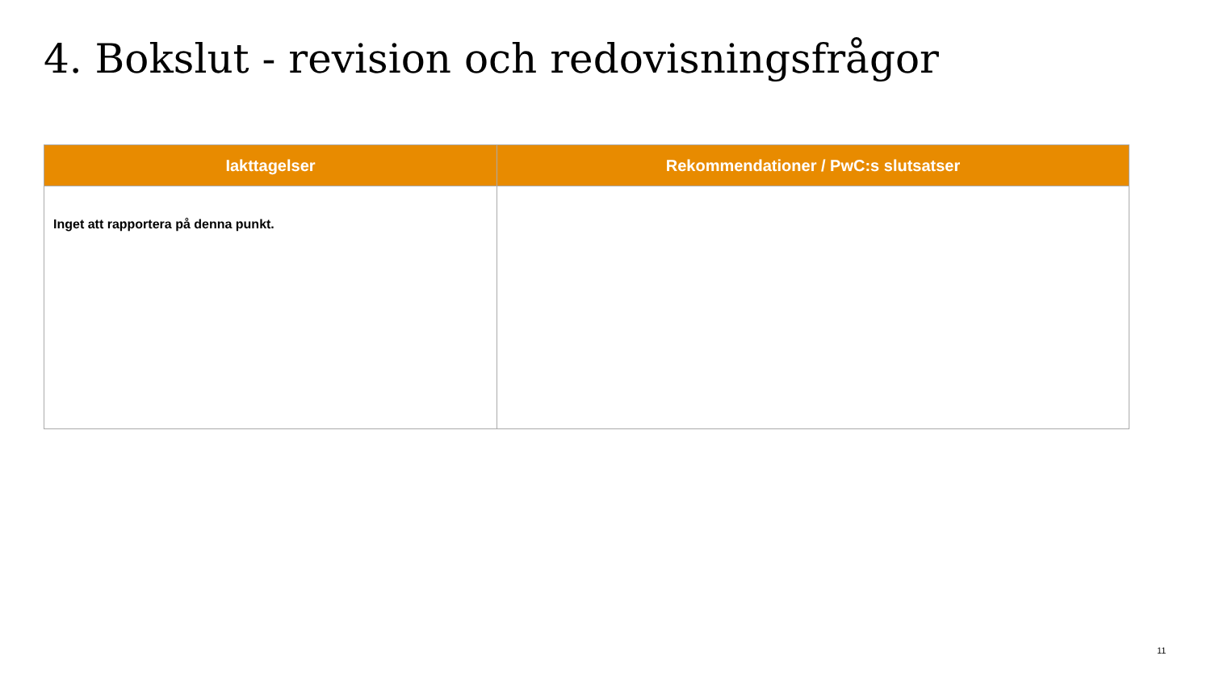4. Bokslut - revision och redovisningsfrågor
| Iakttagelser | Rekommendationer / PwC:s slutsatser |
| --- | --- |
| Inget att rapportera på denna punkt. | |
11